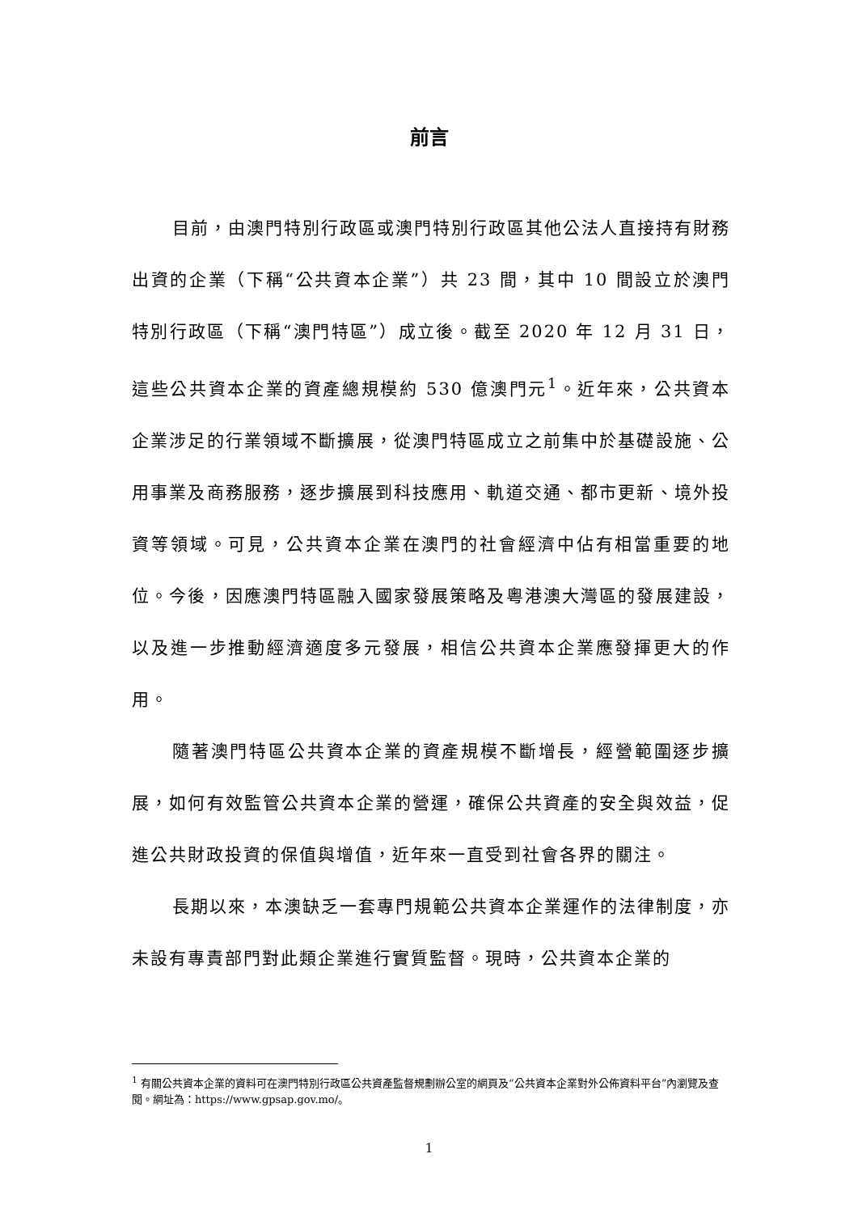前言
目前，由澳門特別行政區或澳門特別行政區其他公法人直接持有財務出資的企業（下稱“公共資本企業”）共 23 間，其中 10 間設立於澳門特別行政區（下稱“澳門特區”）成立後。截至 2020 年 12 月 31 日，這些公共資本企業的資產總規模約 530 億澳門元<sup>1</sup>。近年來，公共資本企業涉足的行業領域不斷擴展，從澳門特區成立之前集中於基礎設施、公用事業及商務服務，逐步擴展到科技應用、軌道交通、都市更新、境外投資等領域。可見，公共資本企業在澳門的社會經濟中佔有相當重要的地位。今後，因應澳門特區融入國家發展策略及粵港澳大灣區的發展建設，以及進一步推動經濟適度多元發展，相信公共資本企業應發揮更大的作用。
隨著澳門特區公共資本企業的資產規模不斷增長，經營範圍逐步擴展，如何有效監管公共資本企業的營運，確保公共資產的安全與效益，促進公共財政投資的保值與增值，近年來一直受到社會各界的關注。
長期以來，本澳缺乏一套專門規範公共資本企業運作的法律制度，亦未設有專責部門對此類企業進行實質監督。現時，公共資本企業的
<sup>1</sup> 有關公共資本企業的資料可在澳門特別行政區公共資產監督規劃辦公室的網頁及“公共資本企業對外公佈資料平台”內瀏覽及查閱。網址為：https://www.gpsap.gov.mo/。
1